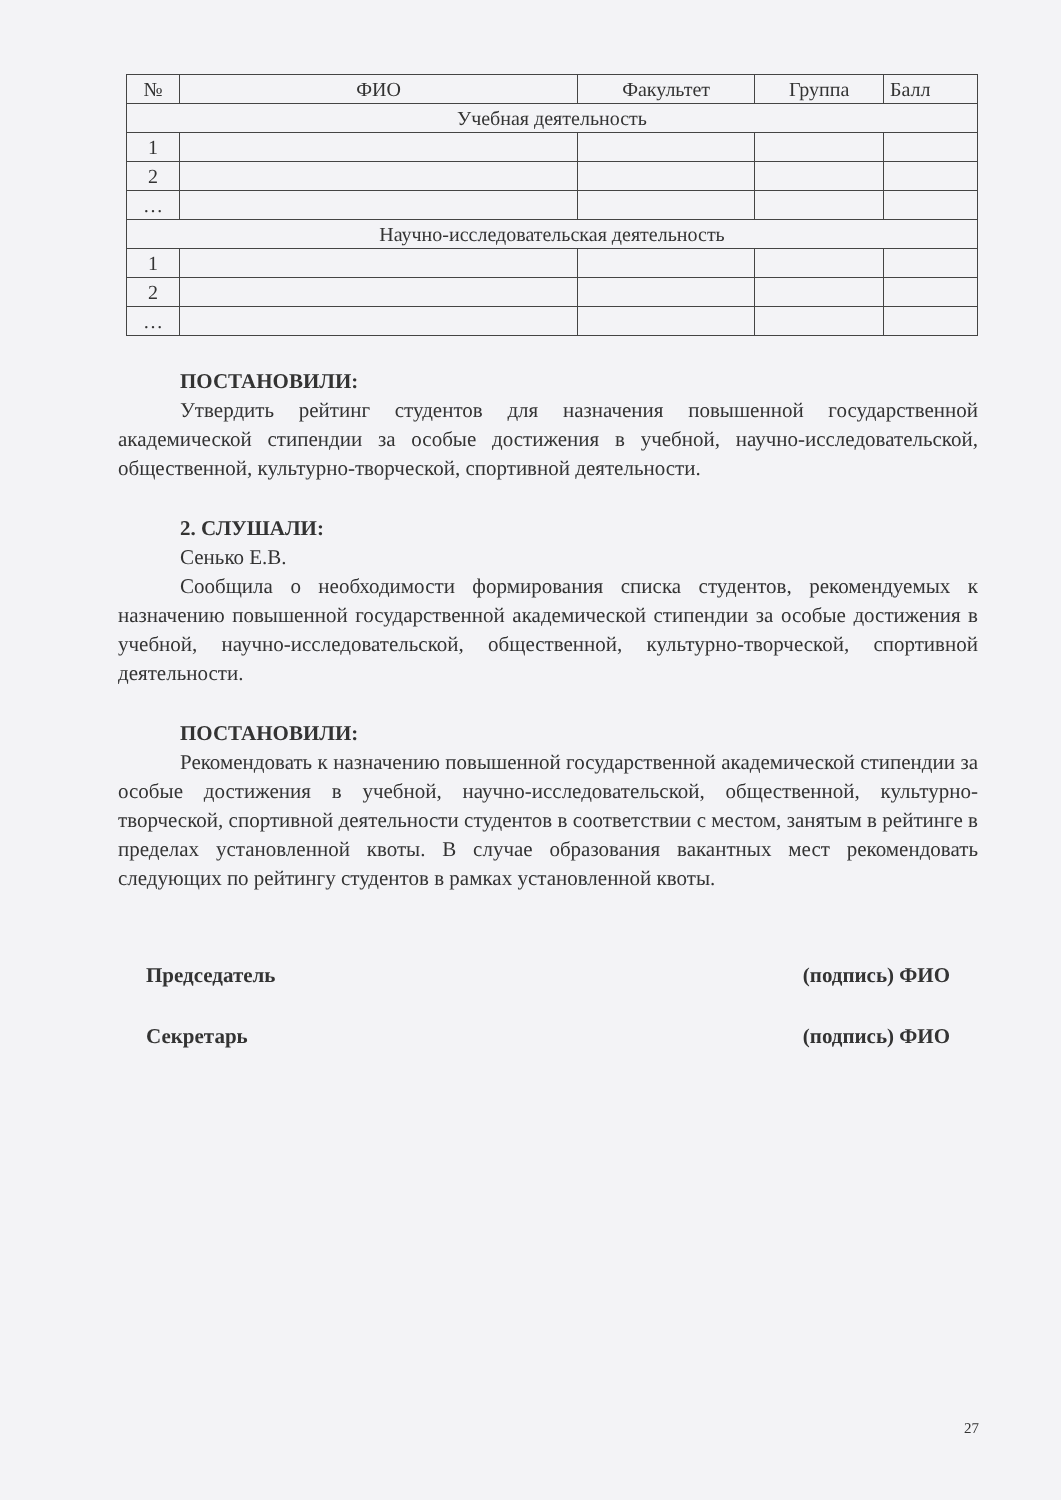| № | ФИО | Факультет | Группа | Балл |
| --- | --- | --- | --- | --- |
| Учебная деятельность | | | | |
| 1 | | | | |
| 2 | | | | |
| … | | | | |
| Научно-исследовательская деятельность | | | | |
| 1 | | | | |
| 2 | | | | |
| … | | | | |
ПОСТАНОВИЛИ:
Утвердить рейтинг студентов для назначения повышенной государственной академической стипендии за особые достижения в учебной, научно-исследовательской, общественной, культурно-творческой, спортивной деятельности.
2. СЛУШАЛИ:
Сенько Е.В.
Сообщила о необходимости формирования списка студентов, рекомендуемых к назначению повышенной государственной академической стипендии за особые достижения в учебной, научно-исследовательской, общественной, культурно-творческой, спортивной деятельности.
ПОСТАНОВИЛИ:
Рекомендовать к назначению повышенной государственной академической стипендии за особые достижения в учебной, научно-исследовательской, общественной, культурно-творческой, спортивной деятельности студентов в соответствии с местом, занятым в рейтинге в пределах установленной квоты. В случае образования вакантных мест рекомендовать следующих по рейтингу студентов в рамках установленной квоты.
Председатель (подпись) ФИО
Секретарь (подпись) ФИО
27